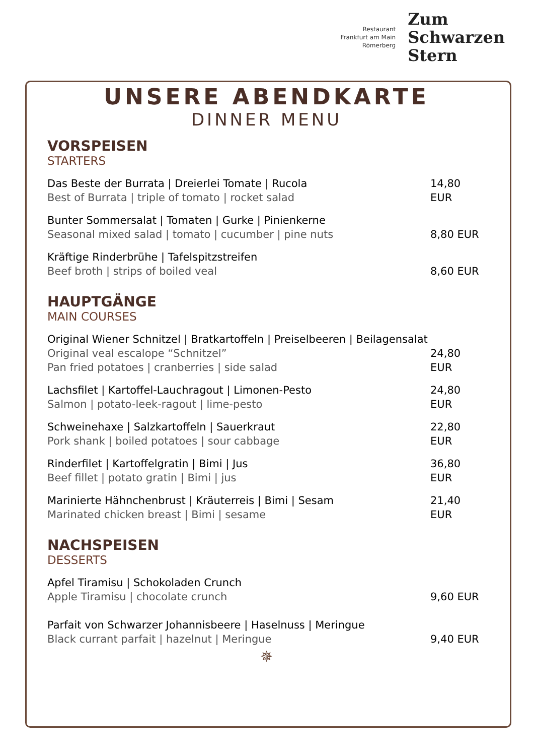Restaurant
Frankfurt am Main
Römerberg
Zum
Schwarzen
Stern
UNSERE ABENDKARTE
DINNER MENU
VORSPEISEN
STARTERS
Das Beste der Burrata | Dreierlei Tomate | Rucola
Best of Burrata | triple of tomato | rocket salad
14,80 EUR
Bunter Sommersalat | Tomaten | Gurke | Pinienkerne
Seasonal mixed salad | tomato | cucumber | pine nuts
8,80 EUR
Kräftige Rinderbrühe | Tafelspitzstreifen
Beef broth | strips of boiled veal
8,60 EUR
HAUPTGÄNGE
MAIN COURSES
Original Wiener Schnitzel | Bratkartoffeln | Preiselbeeren | Beilagensalat
Original veal escalope “Schnitzel”
Pan fried potatoes | cranberries | side salad
24,80 EUR
Lachsfilet | Kartoffel-Lauchragout | Limonen-Pesto
Salmon | potato-leek-ragout | lime-pesto
24,80 EUR
Schweinehaxe | Salzkartoffeln | Sauerkraut
Pork shank | boiled potatoes | sour cabbage
22,80 EUR
Rinderfilet | Kartoffelgratin | Bimi | Jus
Beef fillet | potato gratin | Bimi | jus
36,80 EUR
Marinierte Hähnchenbrust | Kräuterreis | Bimi | Sesam
Marinated chicken breast | Bimi | sesame
21,40 EUR
NACHSPEISEN
DESSERTS
Apfel Tiramisu | Schokoladen Crunch
Apple Tiramisu | chocolate crunch
9,60 EUR
Parfait von Schwarzer Johannisbeere | Haselnuss | Meringue
Black currant parfait | hazelnut | Meringue
9,40 EUR
✵